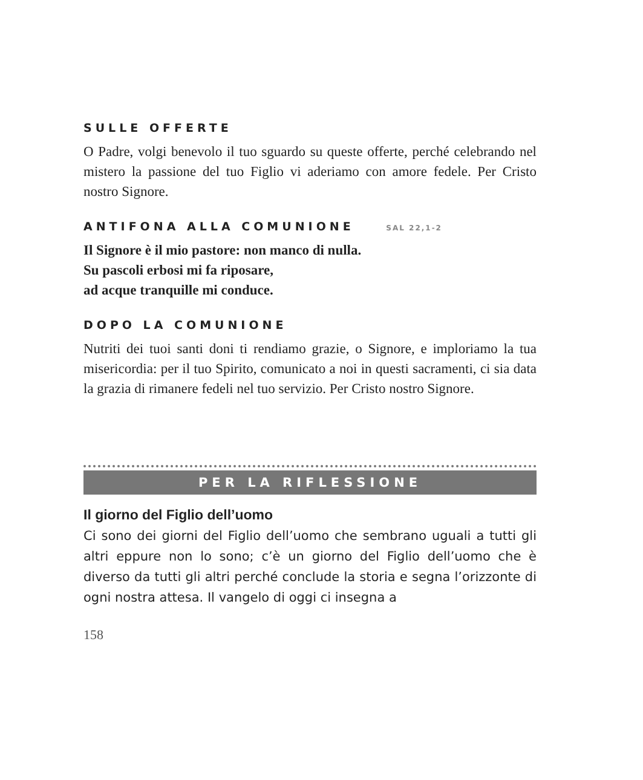SULLE OFFERTE
O Padre, volgi benevolo il tuo sguardo su queste offerte, perché celebrando nel mistero la passione del tuo Figlio vi aderiamo con amore fedele. Per Cristo nostro Signore.
ANTIFONA ALLA COMUNIONE SAL 22,1-2
Il Signore è il mio pastore: non manco di nulla.
Su pascoli erbosi mi fa riposare,
ad acque tranquille mi conduce.
DOPO LA COMUNIONE
Nutriti dei tuoi santi doni ti rendiamo grazie, o Signore, e imploriamo la tua misericordia: per il tuo Spirito, comunicato a noi in questi sacramenti, ci sia data la grazia di rimanere fedeli nel tuo servizio. Per Cristo nostro Signore.
PER LA RIFLESSIONE
Il giorno del Figlio dell’uomo
Ci sono dei giorni del Figlio dell’uomo che sembrano uguali a tutti gli altri eppure non lo sono; c’è un giorno del Figlio dell’uomo che è diverso da tutti gli altri perché conclude la storia e segna l’orizzonte di ogni nostra attesa. Il vangelo di oggi ci insegna a
158